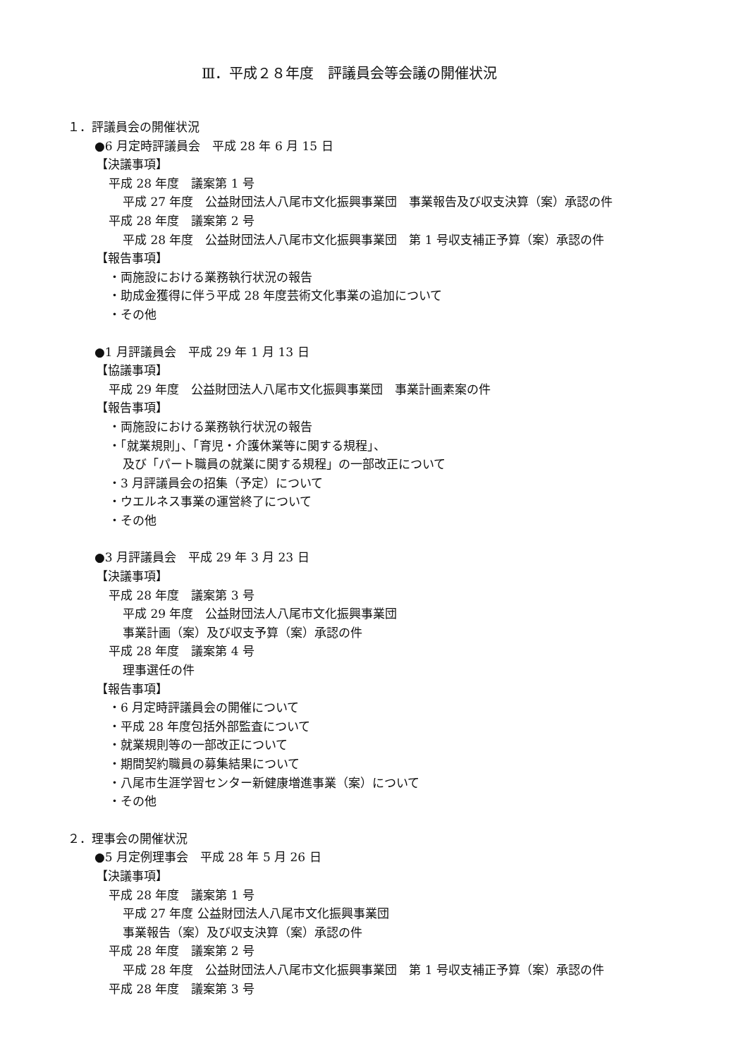Ⅲ．平成２８年度　評議員会等会議の開催状況
１．評議員会の開催状況
●6 月定時評議員会　平成 28 年 6 月 15 日
【決議事項】
平成 28 年度　議案第 1 号
平成 27 年度　公益財団法人八尾市文化振興事業団　事業報告及び収支決算（案）承認の件
平成 28 年度　議案第 2 号
平成 28 年度　公益財団法人八尾市文化振興事業団　第 1 号収支補正予算（案）承認の件
【報告事項】
・両施設における業務執行状況の報告
・助成金獲得に伴う平成 28 年度芸術文化事業の追加について
・その他
●1 月評議員会　平成 29 年 1 月 13 日
【協議事項】
平成 29 年度　公益財団法人八尾市文化振興事業団　事業計画素案の件
【報告事項】
・両施設における業務執行状況の報告
・「就業規則」、「育児・介護休業等に関する規程」、
及び「パート職員の就業に関する規程」の一部改正について
・3 月評議員会の招集（予定）について
・ウエルネス事業の運営終了について
・その他
●3 月評議員会　平成 29 年 3 月 23 日
【決議事項】
平成 28 年度　議案第 3 号
平成 29 年度　公益財団法人八尾市文化振興事業団
事業計画（案）及び収支予算（案）承認の件
平成 28 年度　議案第 4 号
理事選任の件
【報告事項】
・6 月定時評議員会の開催について
・平成 28 年度包括外部監査について
・就業規則等の一部改正について
・期間契約職員の募集結果について
・八尾市生涯学習センター新健康増進事業（案）について
・その他
２．理事会の開催状況
●5 月定例理事会　平成 28 年 5 月 26 日
【決議事項】
平成 28 年度　議案第 1 号
平成 27 年度 公益財団法人八尾市文化振興事業団
事業報告（案）及び収支決算（案）承認の件
平成 28 年度　議案第 2 号
平成 28 年度　公益財団法人八尾市文化振興事業団　第 1 号収支補正予算（案）承認の件
平成 28 年度　議案第 3 号